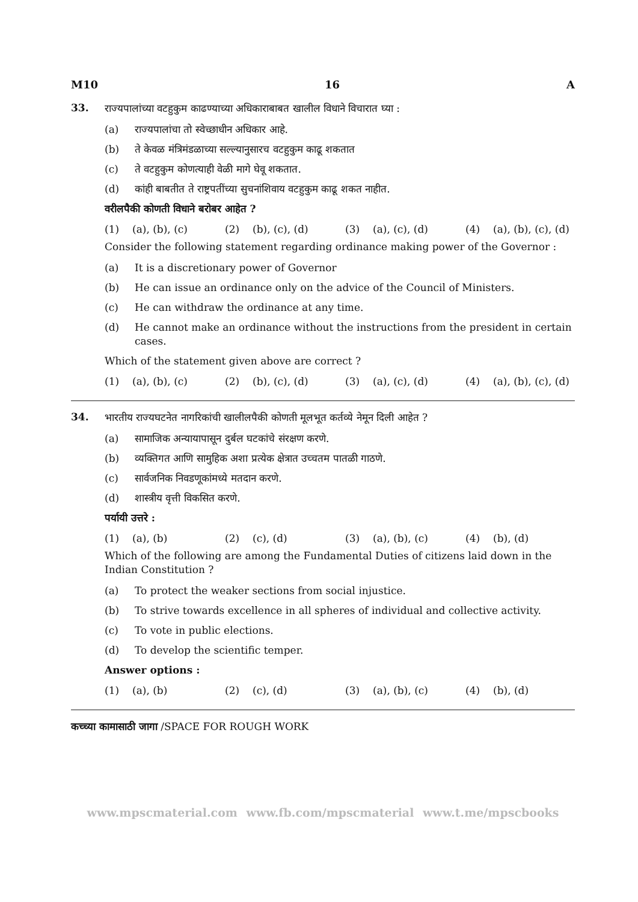M10 16 A
33.
राज्यपालांच्या वटहुकुम काढण्याच्या अधिकाराबाबत खालील विधाने विचारात घ्या :
(a) राज्यपालांचा तो स्वेच्छाधीन अधिकार आहे.
(b) ते केवळ मंत्रिमंडळाच्या सल्ल्यानुसारच वटहुकुम काढू शकतात
(c) ते वटहुकुम कोणत्याही वेळी मागे घेवू शकतात.
(d) कांही बाबतीत ते राष्ट्रपतींच्या सुचनांशिवाय वटहुकुम काढू शकत नाहीत.
वरीलपैकी कोणती विधाने बरोबर आहेत ?
(1) (a), (b), (c) (2) (b), (c), (d) (3) (a), (c), (d) (4) (a), (b), (c), (d)
Consider the following statement regarding ordinance making power of the Governor :
(a) It is a discretionary power of Governor
(b) He can issue an ordinance only on the advice of the Council of Ministers.
(c) He can withdraw the ordinance at any time.
(d) He cannot make an ordinance without the instructions from the president in certain cases.
Which of the statement given above are correct ?
(1) (a), (b), (c) (2) (b), (c), (d) (3) (a), (c), (d) (4) (a), (b), (c), (d)
34.
भारतीय राज्यघटनेत नागरिकांची खालीलपैकी कोणती मूलभूत कर्तव्ये नेमून दिली आहेत ?
(a) सामाजिक अन्यायापासून दुर्बल घटकांचे संरक्षण करणे.
(b) व्यक्तिगत आणि सामुहिक अशा प्रत्येक क्षेत्रात उच्चतम पातळी गाठणे.
(c) सार्वजनिक निवडणूकांमध्ये मतदान करणे.
(d) शास्त्रीय वृत्ती विकसित करणे.
पर्यायी उत्तरे :
(1) (a), (b) (2) (c), (d) (3) (a), (b), (c) (4) (b), (d)
Which of the following are among the Fundamental Duties of citizens laid down in the Indian Constitution ?
(a) To protect the weaker sections from social injustice.
(b) To strive towards excellence in all spheres of individual and collective activity.
(c) To vote in public elections.
(d) To develop the scientific temper.
Answer options :
(1) (a), (b) (2) (c), (d) (3) (a), (b), (c) (4) (b), (d)
कच्च्या कामासाठी जागा /SPACE FOR ROUGH WORK
www.mpscmaterial.com www.fb.com/mpscmaterial www.t.me/mpscbooks